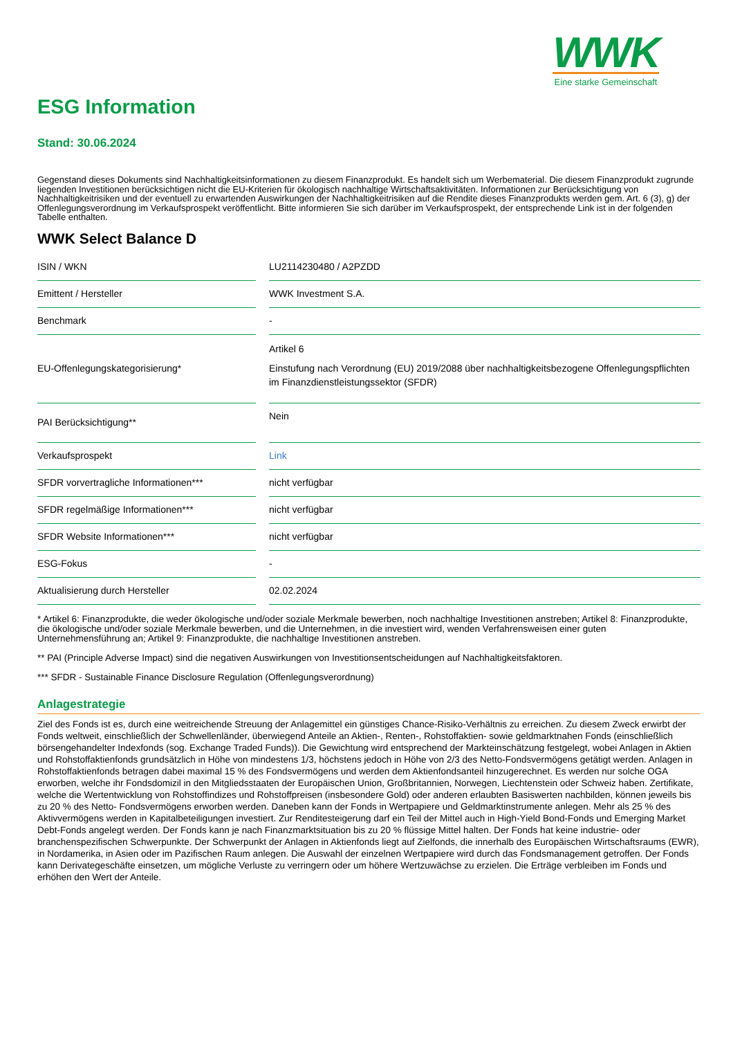WWK
Eine starke Gemeinschaft
ESG Information
Stand: 30.06.2024
Gegenstand dieses Dokuments sind Nachhaltigkeitsinformationen zu diesem Finanzprodukt. Es handelt sich um Werbematerial. Die diesem Finanzprodukt zugrunde liegenden Investitionen berücksichtigen nicht die EU-Kriterien für ökologisch nachhaltige Wirtschaftsaktivitäten. Informationen zur Berücksichtigung von Nachhaltigkeitrisiken und der eventuell zu erwartenden Auswirkungen der Nachhaltigkeitrisiken auf die Rendite dieses Finanzprodukts werden gem. Art. 6 (3), g) der Offenlegungsverordnung im Verkaufsprospekt veröffentlicht. Bitte informieren Sie sich darüber im Verkaufsprospekt, der entsprechende Link ist in der folgenden Tabelle enthalten.
WWK Select Balance D
| ISIN / WKN | | LU2114230480 / A2PZDD |
| Emittent / Hersteller | | WWK Investment S.A. |
| Benchmark | | - |
| EU-Offenlegungskategorisierung* | | Artikel 6 Einstufung nach Verordnung (EU) 2019/2088 über nachhaltigkeitsbezogene Offenlegungspflichten im Finanzdienstleistungssektor (SFDR) |
| PAI Berücksichtigung** | | Nein |
| Verkaufsprospekt | | Link |
| SFDR vorvertragliche Informationen*** | | nicht verfügbar |
| SFDR regelmäßige Informationen*** | | nicht verfügbar |
| SFDR Website Informationen*** | | nicht verfügbar |
| ESG-Fokus | | - |
| Aktualisierung durch Hersteller | | 02.02.2024 |
* Artikel 6: Finanzprodukte, die weder ökologische und/oder soziale Merkmale bewerben, noch nachhaltige Investitionen anstreben; Artikel 8: Finanzprodukte, die ökologische und/oder soziale Merkmale bewerben, und die Unternehmen, in die investiert wird, wenden Verfahrensweisen einer guten Unternehmensführung an; Artikel 9: Finanzprodukte, die nachhaltige Investitionen anstreben.
** PAI (Principle Adverse Impact) sind die negativen Auswirkungen von Investitionsentscheidungen auf Nachhaltigkeitsfaktoren.
*** SFDR - Sustainable Finance Disclosure Regulation (Offenlegungsverordnung)
Anlagestrategie
Ziel des Fonds ist es, durch eine weitreichende Streuung der Anlagemittel ein günstiges Chance-Risiko-Verhältnis zu erreichen. Zu diesem Zweck erwirbt der Fonds weltweit, einschließlich der Schwellenländer, überwiegend Anteile an Aktien-, Renten-, Rohstoffaktien- sowie geldmarktnahen Fonds (einschließlich börsengehandelter Indexfonds (sog. Exchange Traded Funds)). Die Gewichtung wird entsprechend der Markteinschätzung festgelegt, wobei Anlagen in Aktien und Rohstoffaktienfonds grundsätzlich in Höhe von mindestens 1/3, höchstens jedoch in Höhe von 2/3 des Netto-Fondsvermögens getätigt werden. Anlagen in Rohstoffaktienfonds betragen dabei maximal 15 % des Fondsvermögens und werden dem Aktienfondsanteil hinzugerechnet. Es werden nur solche OGA erworben, welche ihr Fondsdomizil in den Mitgliedsstaaten der Europäischen Union, Großbritannien, Norwegen, Liechtenstein oder Schweiz haben. Zertifikate, welche die Wertentwicklung von Rohstoffindizes und Rohstoffpreisen (insbesondere Gold) oder anderen erlaubten Basiswerten nachbilden, können jeweils bis zu 20 % des Netto- Fondsvermögens erworben werden. Daneben kann der Fonds in Wertpapiere und Geldmarktinstrumente anlegen. Mehr als 25 % des Aktivvermögens werden in Kapitalbeteiligungen investiert. Zur Renditesteigerung darf ein Teil der Mittel auch in High-Yield Bond-Fonds und Emerging Market Debt-Fonds angelegt werden. Der Fonds kann je nach Finanzmarktsituation bis zu 20 % flüssige Mittel halten. Der Fonds hat keine industrie- oder branchenspezifischen Schwerpunkte. Der Schwerpunkt der Anlagen in Aktienfonds liegt auf Zielfonds, die innerhalb des Europäischen Wirtschaftsraums (EWR), in Nordamerika, in Asien oder im Pazifischen Raum anlegen. Die Auswahl der einzelnen Wertpapiere wird durch das Fondsmanagement getroffen. Der Fonds kann Derivategeschäfte einsetzen, um mögliche Verluste zu verringern oder um höhere Wertzuwächse zu erzielen. Die Erträge verbleiben im Fonds und erhöhen den Wert der Anteile.